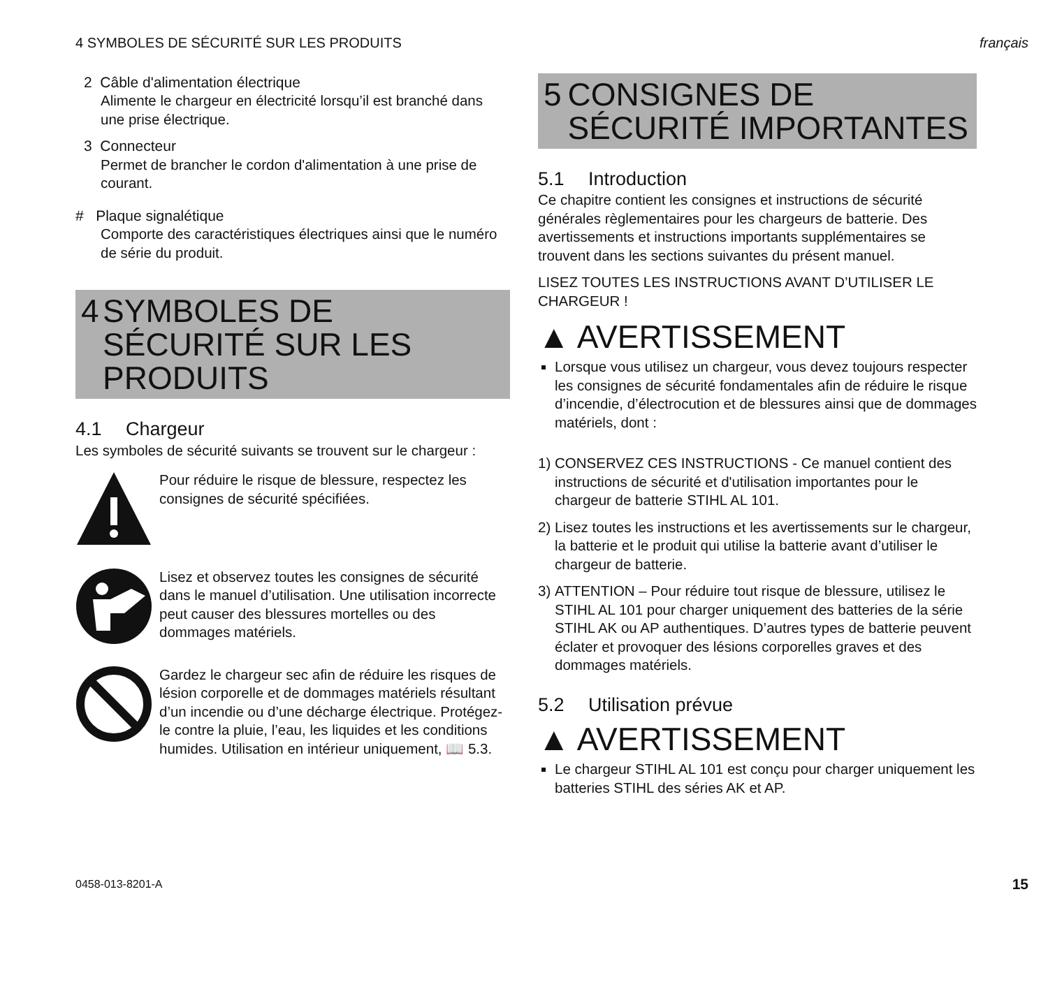4 SYMBOLES DE SÉCURITÉ SUR LES PRODUITS français
2 Câble d'alimentation électrique
Alimente le chargeur en électricité lorsqu’il est branché dans une prise électrique.
3 Connecteur
Permet de brancher le cordon d'alimentation à une prise de courant.
# Plaque signalétique
Comporte des caractéristiques électriques ainsi que le numéro de série du produit.
4 SYMBOLES DE SÉCURITÉ SUR LES PRODUITS
4.1 Chargeur
Les symboles de sécurité suivants se trouvent sur le chargeur :
Pour réduire le risque de blessure, respectez les consignes de sécurité spécifiées.
Lisez et observez toutes les consignes de sécurité dans le manuel d’utilisation. Une utilisation incorrecte peut causer des blessures mortelles ou des dommages matériels.
Gardez le chargeur sec afin de réduire les risques de lésion corporelle et de dommages matériels résultant d’un incendie ou d’une décharge électrique. Protégez-le contre la pluie, l’eau, les liquides et les conditions humides. Utilisation en intérieur uniquement, 📖 5.3.
5 CONSIGNES DE SÉCURITÉ IMPORTANTES
5.1 Introduction
Ce chapitre contient les consignes et instructions de sécurité générales règlementaires pour les chargeurs de batterie. Des avertissements et instructions importants supplémentaires se trouvent dans les sections suivantes du présent manuel.
LISEZ TOUTES LES INSTRUCTIONS AVANT D’UTILISER LE CHARGEUR !
▲ AVERTISSEMENT
Lorsque vous utilisez un chargeur, vous devez toujours respecter les consignes de sécurité fondamentales afin de réduire le risque d’incendie, d’électrocution et de blessures ainsi que de dommages matériels, dont :
1) CONSERVEZ CES INSTRUCTIONS - Ce manuel contient des instructions de sécurité et d'utilisation importantes pour le chargeur de batterie STIHL AL 101.
2) Lisez toutes les instructions et les avertissements sur le chargeur, la batterie et le produit qui utilise la batterie avant d’utiliser le chargeur de batterie.
3) ATTENTION – Pour réduire tout risque de blessure, utilisez le STIHL AL 101 pour charger uniquement des batteries de la série STIHL AK ou AP authentiques. D’autres types de batterie peuvent éclater et provoquer des lésions corporelles graves et des dommages matériels.
5.2 Utilisation prévue
▲ AVERTISSEMENT
Le chargeur STIHL AL 101 est conçu pour charger uniquement les batteries STIHL des séries AK et AP.
0458-013-8201-A 15